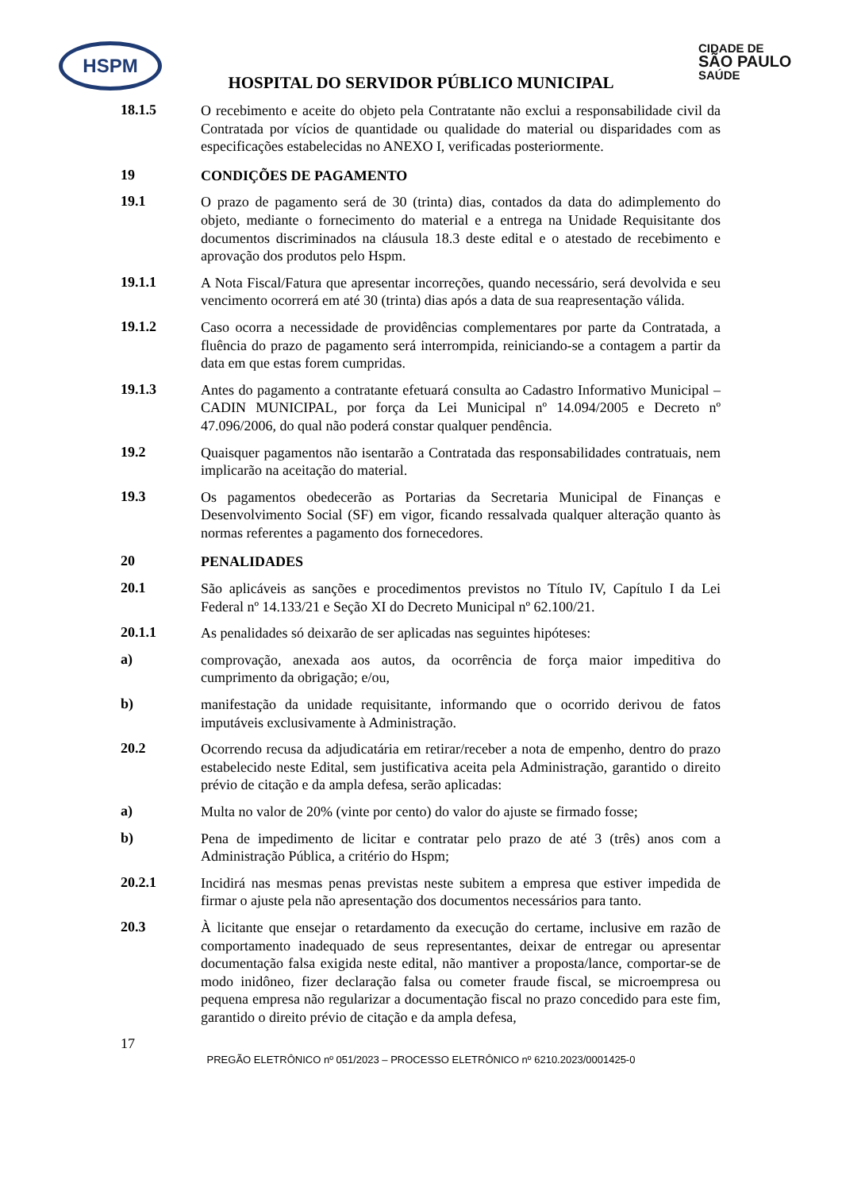HSPM CIDADE DE
SÃO PAULO
SAÚDE
HOSPITAL DO SERVIDOR PÚBLICO MUNICIPAL
18.1.5
O recebimento e aceite do objeto pela Contratante não exclui a responsabilidade civil da Contratada por vícios de quantidade ou qualidade do material ou disparidades com as especificações estabelecidas no ANEXO I, verificadas posteriormente.
19
CONDIÇÕES DE PAGAMENTO
19.1
O prazo de pagamento será de 30 (trinta) dias, contados da data do adimplemento do objeto, mediante o fornecimento do material e a entrega na Unidade Requisitante dos documentos discriminados na cláusula 18.3 deste edital e o atestado de recebimento e aprovação dos produtos pelo Hspm.
19.1.1
A Nota Fiscal/Fatura que apresentar incorreções, quando necessário, será devolvida e seu vencimento ocorrerá em até 30 (trinta) dias após a data de sua reapresentação válida.
19.1.2
Caso ocorra a necessidade de providências complementares por parte da Contratada, a fluência do prazo de pagamento será interrompida, reiniciando-se a contagem a partir da data em que estas forem cumpridas.
19.1.3
Antes do pagamento a contratante efetuará consulta ao Cadastro Informativo Municipal – CADIN MUNICIPAL, por força da Lei Municipal nº 14.094/2005 e Decreto nº 47.096/2006, do qual não poderá constar qualquer pendência.
19.2
Quaisquer pagamentos não isentarão a Contratada das responsabilidades contratuais, nem implicarão na aceitação do material.
19.3
Os pagamentos obedecerão as Portarias da Secretaria Municipal de Finanças e Desenvolvimento Social (SF) em vigor, ficando ressalvada qualquer alteração quanto às normas referentes a pagamento dos fornecedores.
20
PENALIDADES
20.1
São aplicáveis as sanções e procedimentos previstos no Título IV, Capítulo I da Lei Federal nº 14.133/21 e Seção XI do Decreto Municipal nº 62.100/21.
20.1.1
As penalidades só deixarão de ser aplicadas nas seguintes hipóteses:
a)
comprovação, anexada aos autos, da ocorrência de força maior impeditiva do cumprimento da obrigação; e/ou,
b)
manifestação da unidade requisitante, informando que o ocorrido derivou de fatos imputáveis exclusivamente à Administração.
20.2
Ocorrendo recusa da adjudicatária em retirar/receber a nota de empenho, dentro do prazo estabelecido neste Edital, sem justificativa aceita pela Administração, garantido o direito prévio de citação e da ampla defesa, serão aplicadas:
a)
Multa no valor de 20% (vinte por cento) do valor do ajuste se firmado fosse;
b)
Pena de impedimento de licitar e contratar pelo prazo de até 3 (três) anos com a Administração Pública, a critério do Hspm;
20.2.1
Incidirá nas mesmas penas previstas neste subitem a empresa que estiver impedida de firmar o ajuste pela não apresentação dos documentos necessários para tanto.
20.3
À licitante que ensejar o retardamento da execução do certame, inclusive em razão de comportamento inadequado de seus representantes, deixar de entregar ou apresentar documentação falsa exigida neste edital, não mantiver a proposta/lance, comportar-se de modo inidôneo, fizer declaração falsa ou cometer fraude fiscal, se microempresa ou pequena empresa não regularizar a documentação fiscal no prazo concedido para este fim, garantido o direito prévio de citação e da ampla defesa,
17
PREGÃO ELETRÔNICO nº 051/2023 – PROCESSO ELETRÔNICO nº 6210.2023/0001425-0